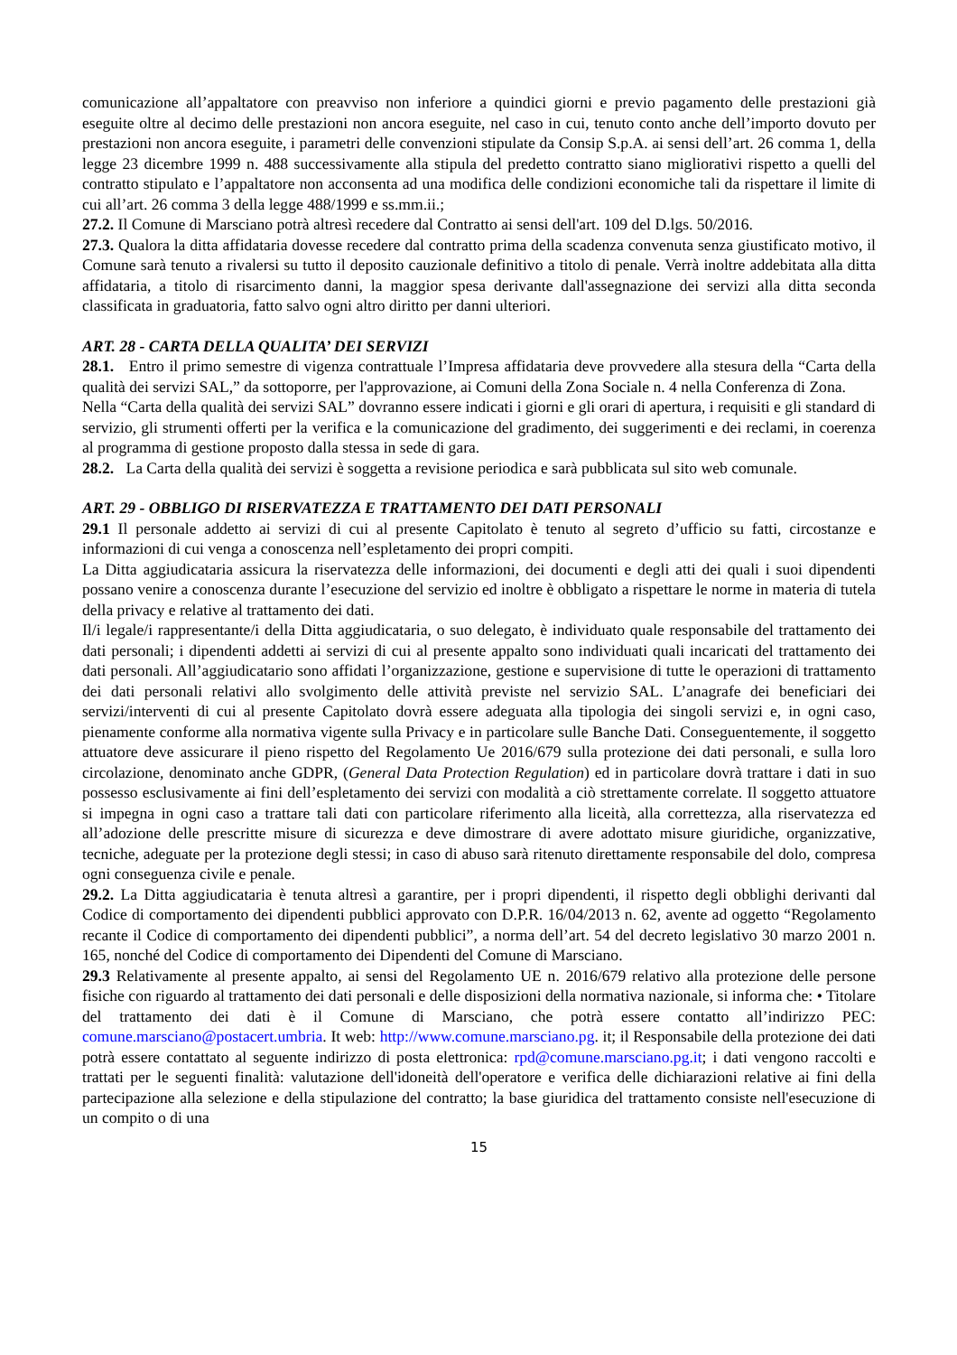comunicazione all’appaltatore con preavviso non inferiore a quindici giorni e previo pagamento delle prestazioni già eseguite oltre al decimo delle prestazioni non ancora eseguite, nel caso in cui, tenuto conto anche dell’importo dovuto per prestazioni non ancora eseguite, i parametri delle convenzioni stipulate da Consip S.p.A. ai sensi dell’art. 26 comma 1, della legge 23 dicembre 1999 n. 488 successivamente alla stipula del predetto contratto siano migliorativi rispetto a quelli del contratto stipulato e l’appaltatore non acconsenta ad una modifica delle condizioni economiche tali da rispettare il limite di cui all’art. 26 comma 3 della legge 488/1999 e ss.mm.ii.;
27.2. Il Comune di Marsciano potrà altresì recedere dal Contratto ai sensi dell'art. 109 del D.lgs. 50/2016.
27.3. Qualora la ditta affidataria dovesse recedere dal contratto prima della scadenza convenuta senza giustificato motivo, il Comune sarà tenuto a rivalersi su tutto il deposito cauzionale definitivo a titolo di penale. Verrà inoltre addebitata alla ditta affidataria, a titolo di risarcimento danni, la maggior spesa derivante dall'assegnazione dei servizi alla ditta seconda classificata in graduatoria, fatto salvo ogni altro diritto per danni ulteriori.
ART. 28 - CARTA DELLA QUALITA’ DEI SERVIZI
28.1. Entro il primo semestre di vigenza contrattuale l’Impresa affidataria deve provvedere alla stesura della “Carta della qualità dei servizi SAL,” da sottoporre, per l'approvazione, ai Comuni della Zona Sociale n. 4 nella Conferenza di Zona.
Nella “Carta della qualità dei servizi SAL” dovranno essere indicati i giorni e gli orari di apertura, i requisiti e gli standard di servizio, gli strumenti offerti per la verifica e la comunicazione del gradimento, dei suggerimenti e dei reclami, in coerenza al programma di gestione proposto dalla stessa in sede di gara.
28.2. La Carta della qualità dei servizi è soggetta a revisione periodica e sarà pubblicata sul sito web comunale.
ART. 29 - OBBLIGO DI RISERVATEZZA E TRATTAMENTO DEI DATI PERSONALI
29.1 Il personale addetto ai servizi di cui al presente Capitolato è tenuto al segreto d’ufficio su fatti, circostanze e informazioni di cui venga a conoscenza nell’espletamento dei propri compiti.
La Ditta aggiudicataria assicura la riservatezza delle informazioni, dei documenti e degli atti dei quali i suoi dipendenti possano venire a conoscenza durante l’esecuzione del servizio ed inoltre è obbligato a rispettare le norme in materia di tutela della privacy e relative al trattamento dei dati.
Il/i legale/i rappresentante/i della Ditta aggiudicataria, o suo delegato, è individuato quale responsabile del trattamento dei dati personali; i dipendenti addetti ai servizi di cui al presente appalto sono individuati quali incaricati del trattamento dei dati personali. All’aggiudicatario sono affidati l’organizzazione, gestione e supervisione di tutte le operazioni di trattamento dei dati personali relativi allo svolgimento delle attività previste nel servizio SAL. L’anagrafe dei beneficiari dei servizi/interventi di cui al presente Capitolato dovrà essere adeguata alla tipologia dei singoli servizi e, in ogni caso, pienamente conforme alla normativa vigente sulla Privacy e in particolare sulle Banche Dati. Conseguentemente, il soggetto attuatore deve assicurare il pieno rispetto del Regolamento Ue 2016/679 sulla protezione dei dati personali, e sulla loro circolazione, denominato anche GDPR, (General Data Protection Regulation) ed in particolare dovrà trattare i dati in suo possesso esclusivamente ai fini dell’espletamento dei servizi con modalità a ciò strettamente correlate. Il soggetto attuatore si impegna in ogni caso a trattare tali dati con particolare riferimento alla liceità, alla correttezza, alla riservatezza ed all’adozione delle prescritte misure di sicurezza e deve dimostrare di avere adottato misure giuridiche, organizzative, tecniche, adeguate per la protezione degli stessi; in caso di abuso sarà ritenuto direttamente responsabile del dolo, compresa ogni conseguenza civile e penale.
29.2. La Ditta aggiudicataria è tenuta altresì a garantire, per i propri dipendenti, il rispetto degli obblighi derivanti dal Codice di comportamento dei dipendenti pubblici approvato con D.P.R. 16/04/2013 n. 62, avente ad oggetto “Regolamento recante il Codice di comportamento dei dipendenti pubblici”, a norma dell’art. 54 del decreto legislativo 30 marzo 2001 n. 165, nonché del Codice di comportamento dei Dipendenti del Comune di Marsciano.
29.3 Relativamente al presente appalto, ai sensi del Regolamento UE n. 2016/679 relativo alla protezione delle persone fisiche con riguardo al trattamento dei dati personali e delle disposizioni della normativa nazionale, si informa che: • Titolare del trattamento dei dati è il Comune di Marsciano, che potrà essere contatto all’indirizzo PEC: comune.marsciano@postacert.umbria. It web: http://www.comune.marsciano.pg. it; il Responsabile della protezione dei dati potrà essere contattato al seguente indirizzo di posta elettronica: rpd@comune.marsciano.pg.it; i dati vengono raccolti e trattati per le seguenti finalità: valutazione dell'idoneità dell'operatore e verifica delle dichiarazioni relative ai fini della partecipazione alla selezione e della stipulazione del contratto; la base giuridica del trattamento consiste nell'esecuzione di un compito o di una
15